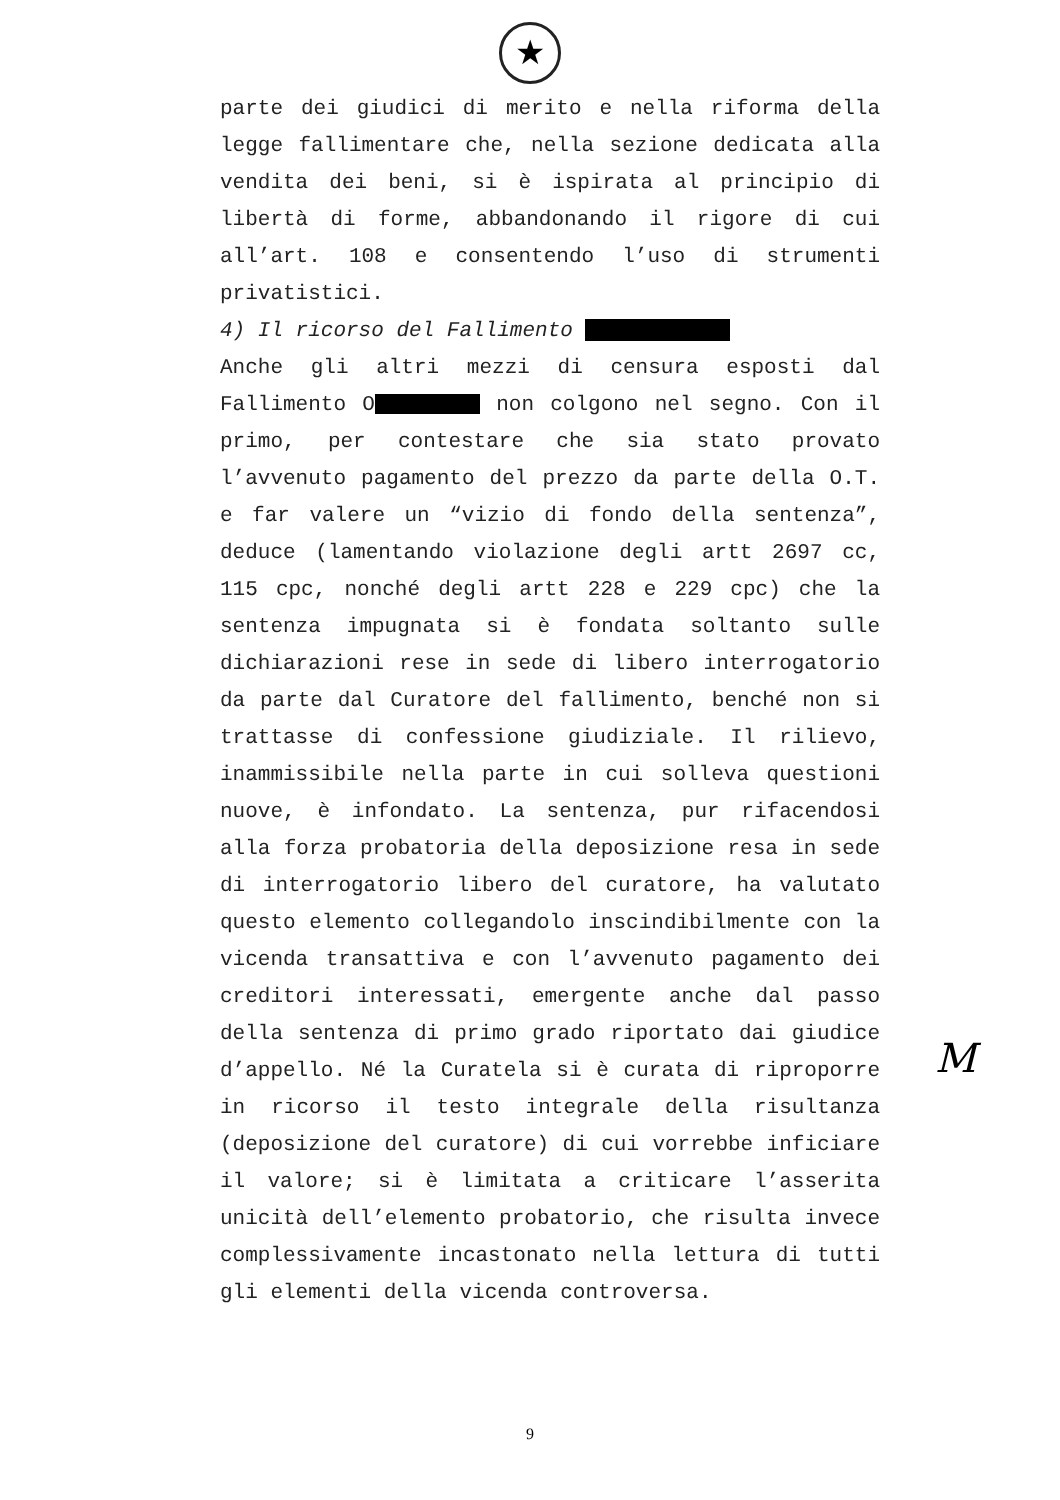★
parte dei giudici di merito e nella riforma della legge fallimentare che, nella sezione dedicata alla vendita dei beni, si è ispirata al principio di libertà di forme, abbandonando il rigore di cui all’art. 108 e consentendo l’uso di strumenti privatistici.
4) Il ricorso del Fallimento
Anche gli altri mezzi di censura esposti dal Fallimento O non colgono nel segno. Con il primo, per contestare che sia stato provato l’avvenuto pagamento del prezzo da parte della O.T. e far valere un “vizio di fondo della sentenza”, deduce (lamentando violazione degli artt 2697 cc, 115 cpc, nonché degli artt 228 e 229 cpc) che la sentenza impugnata si è fondata soltanto sulle dichiarazioni rese in sede di libero interrogatorio da parte dal Curatore del fallimento, benché non si trattasse di confessione giudiziale. Il rilievo, inammissibile nella parte in cui solleva questioni nuove, è infondato. La sentenza, pur rifacendosi alla forza probatoria della deposizione resa in sede di interrogatorio libero del curatore, ha valutato questo elemento collegandolo inscindibilmente con la vicenda transattiva e con l’avvenuto pagamento dei creditori interessati, emergente anche dal passo della sentenza di primo grado riportato dai giudice d’appello. Né la Curatela si è curata di riproporre in ricorso il testo integrale della risultanza (deposizione del curatore) di cui vorrebbe inficiare il valore; si è limitata a criticare l’asserita unicità dell’elemento probatorio, che risulta invece complessivamente incastonato nella lettura di tutti gli elementi della vicenda controversa.
M
9